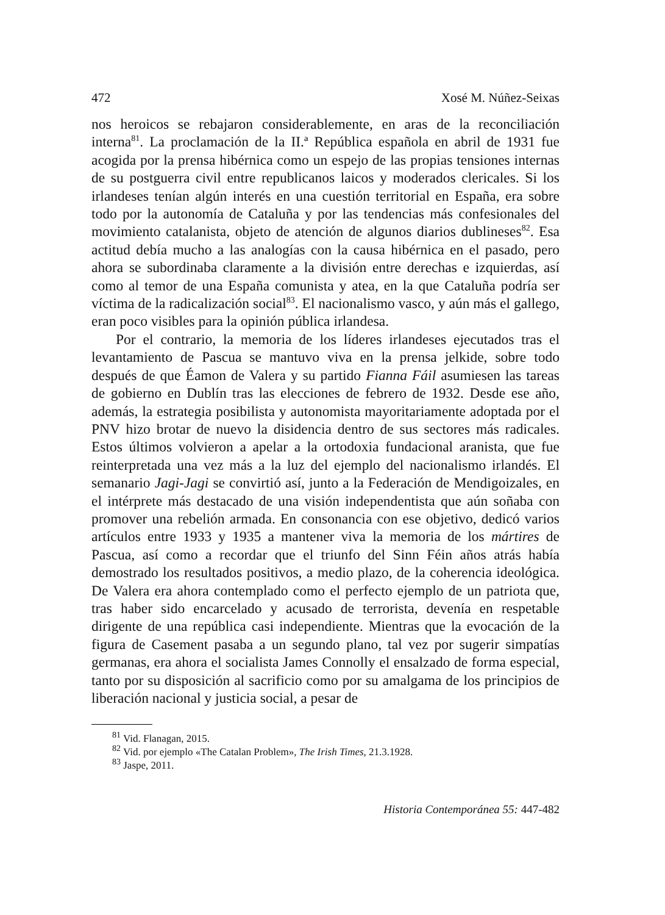472 Xosé M. Núñez-Seixas
nos heroicos se rebajaron considerablemente, en aras de la reconciliación interna<sup>81</sup>. La proclamación de la II.ª República española en abril de 1931 fue acogida por la prensa hibérnica como un espejo de las propias tensiones internas de su postguerra civil entre republicanos laicos y moderados clericales. Si los irlandeses tenían algún interés en una cuestión territorial en España, era sobre todo por la autonomía de Cataluña y por las tendencias más confesionales del movimiento catalanista, objeto de atención de algunos diarios dublineses<sup>82</sup>. Esa actitud debía mucho a las analogías con la causa hibérnica en el pasado, pero ahora se subordinaba claramente a la división entre derechas e izquierdas, así como al temor de una España comunista y atea, en la que Cataluña podría ser víctima de la radicalización social<sup>83</sup>. El nacionalismo vasco, y aún más el gallego, eran poco visibles para la opinión pública irlandesa.
Por el contrario, la memoria de los líderes irlandeses ejecutados tras el levantamiento de Pascua se mantuvo viva en la prensa jelkide, sobre todo después de que Éamon de Valera y su partido Fianna Fáil asumiesen las tareas de gobierno en Dublín tras las elecciones de febrero de 1932. Desde ese año, además, la estrategia posibilista y autonomista mayoritariamente adoptada por el PNV hizo brotar de nuevo la disidencia dentro de sus sectores más radicales. Estos últimos volvieron a apelar a la ortodoxia fundacional aranista, que fue reinterpretada una vez más a la luz del ejemplo del nacionalismo irlandés. El semanario Jagi-Jagi se convirtió así, junto a la Federación de Mendigoizales, en el intérprete más destacado de una visión independentista que aún soñaba con promover una rebelión armada. En consonancia con ese objetivo, dedicó varios artículos entre 1933 y 1935 a mantener viva la memoria de los mártires de Pascua, así como a recordar que el triunfo del Sinn Féin años atrás había demostrado los resultados positivos, a medio plazo, de la coherencia ideológica. De Valera era ahora contemplado como el perfecto ejemplo de un patriota que, tras haber sido encarcelado y acusado de terrorista, devenía en respetable dirigente de una república casi independiente. Mientras que la evocación de la figura de Casement pasaba a un segundo plano, tal vez por sugerir simpatías germanas, era ahora el socialista James Connolly el ensalzado de forma especial, tanto por su disposición al sacrificio como por su amalgama de los principios de liberación nacional y justicia social, a pesar de
<sup>81</sup> Vid. Flanagan, 2015.
<sup>82</sup> Vid. por ejemplo «The Catalan Problem», The Irish Times, 21.3.1928.
<sup>83</sup> Jaspe, 2011.
Historia Contemporánea 55: 447-482